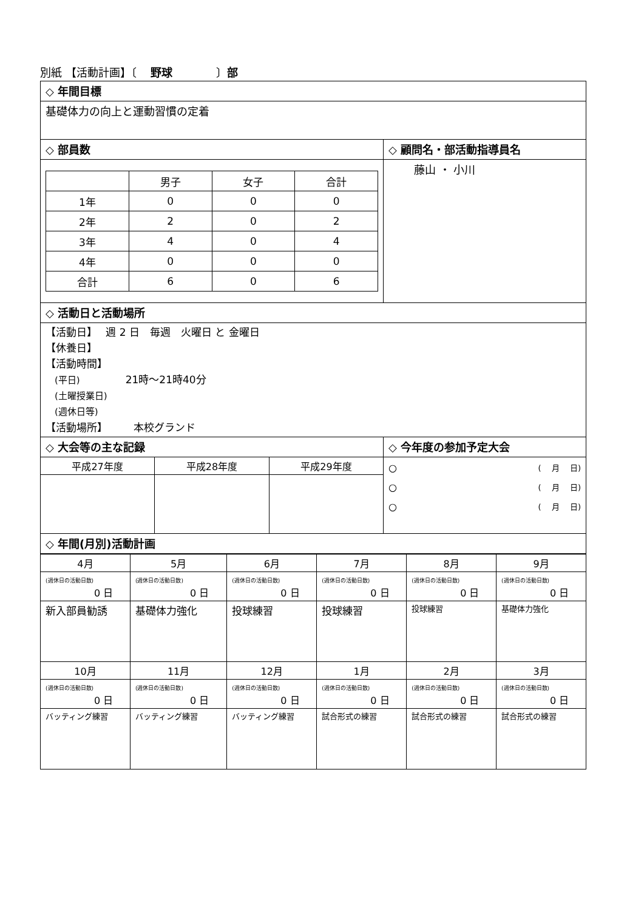別紙 【活動計画】〔　 野球　　　　〕部
| ◇ 年間目標 | |
| 基礎体力の向上と運動習慣の定着 | |
| ◇ 部員数 | ◇ 顧問名・部活動指導員名 |
| / / 男子 / 女子 / 合計 / / 1年 / 0 / 0 / 0 / / 2年 / 2 / 0 / 2 / / 3年 / 4 / 0 / 4 / / 4年 / 0 / 0 / 0 / / 合計 / 6 / 0 / 6 / | 藤山 ・ 小川 |
| ◇ 活動日と活動場所 | |
| 【活動日】 週 2 日 毎週 火曜日 と 金曜日 【休養日】 【活動時間】 (平日) 21時～21時40分 (土曜授業日) (週休日等) 【活動場所】 本校グランド | |
| ◇ 大会等の主な記録 | ◇ 今年度の参加予定大会 |
| / 平成27年度 / 平成28年度 / 平成29年度 / | ○ ( 月 日) ○ ( 月 日) ○ ( 月 日) |
| ◇ 年間(月別)活動計画 | |
| 4月 | 5月 | 6月 | 7月 | 8月 | 9月 |
| (週休日の活動日数) 0 日 | (週休日の活動日数) 0 日 | (週休日の活動日数) 0 日 | (週休日の活動日数) 0 日 | (週休日の活動日数) 0 日 | (週休日の活動日数) 0 日 |
| 新入部員勧誘 | 基礎体力強化 | 投球練習 | 投球練習 | 投球練習 | 基礎体力強化 |
| 10月 | 11月 | 12月 | 1月 | 2月 | 3月 |
| (週休日の活動日数) 0 日 | (週休日の活動日数) 0 日 | (週休日の活動日数) 0 日 | (週休日の活動日数) 0 日 | (週休日の活動日数) 0 日 | (週休日の活動日数) 0 日 |
| バッティング練習 | バッティング練習 | バッティング練習 | 試合形式の練習 | 試合形式の練習 | 試合形式の練習 |